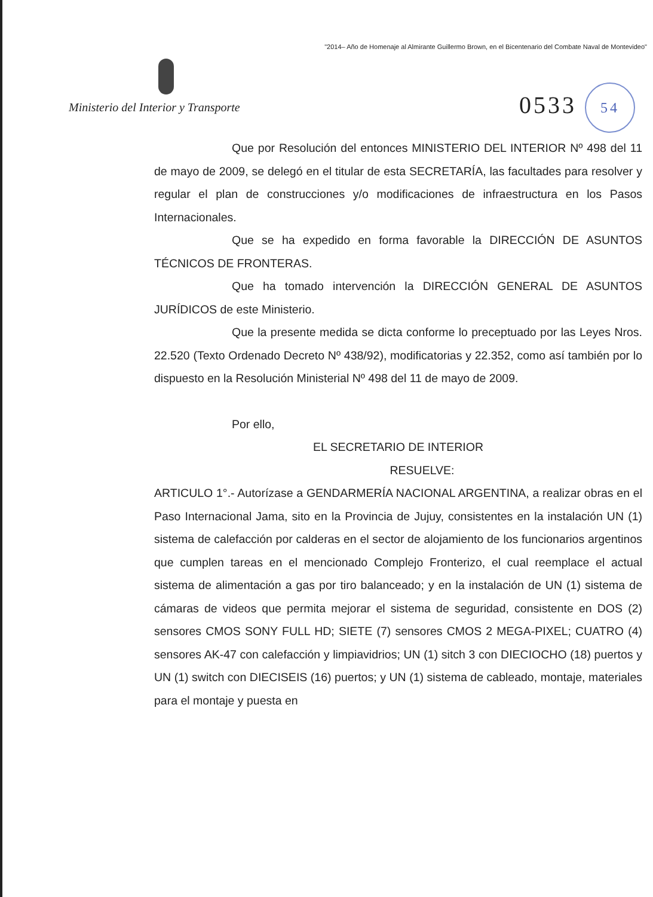"2014– Año de Homenaje al Almirante Guillermo Brown, en el Bicentenario del Combate Naval de Montevideo"
Ministerio del Interior y Transporte
0533 54
Que por Resolución del entonces MINISTERIO DEL INTERIOR Nº 498 del 11 de mayo de 2009, se delegó en el titular de esta SECRETARÍA, las facultades para resolver y regular el plan de construcciones y/o modificaciones de infraestructura en los Pasos Internacionales.
Que se ha expedido en forma favorable la DIRECCIÓN DE ASUNTOS TÉCNICOS DE FRONTERAS.
Que ha tomado intervención la DIRECCIÓN GENERAL DE ASUNTOS JURÍDICOS de este Ministerio.
Que la presente medida se dicta conforme lo preceptuado por las Leyes Nros. 22.520 (Texto Ordenado Decreto Nº 438/92), modificatorias y 22.352, como así también por lo dispuesto en la Resolución Ministerial Nº 498 del 11 de mayo de 2009.
Por ello,
EL SECRETARIO DE INTERIOR
RESUELVE:
ARTICULO 1°.- Autorízase a GENDARMERÍA NACIONAL ARGENTINA, a realizar obras en el Paso Internacional Jama, sito en la Provincia de Jujuy, consistentes en la instalación UN (1) sistema de calefacción por calderas en el sector de alojamiento de los funcionarios argentinos que cumplen tareas en el mencionado Complejo Fronterizo, el cual reemplace el actual sistema de alimentación a gas por tiro balanceado; y en la instalación de UN (1) sistema de cámaras de videos que permita mejorar el sistema de seguridad, consistente en DOS (2) sensores CMOS SONY FULL HD; SIETE (7) sensores CMOS 2 MEGA-PIXEL; CUATRO (4) sensores AK-47 con calefacción y limpiavidrios; UN (1) sitch 3 con DIECIOCHO (18) puertos y UN (1) switch con DIECISEIS (16) puertos; y UN (1) sistema de cableado, montaje, materiales para el montaje y puesta en